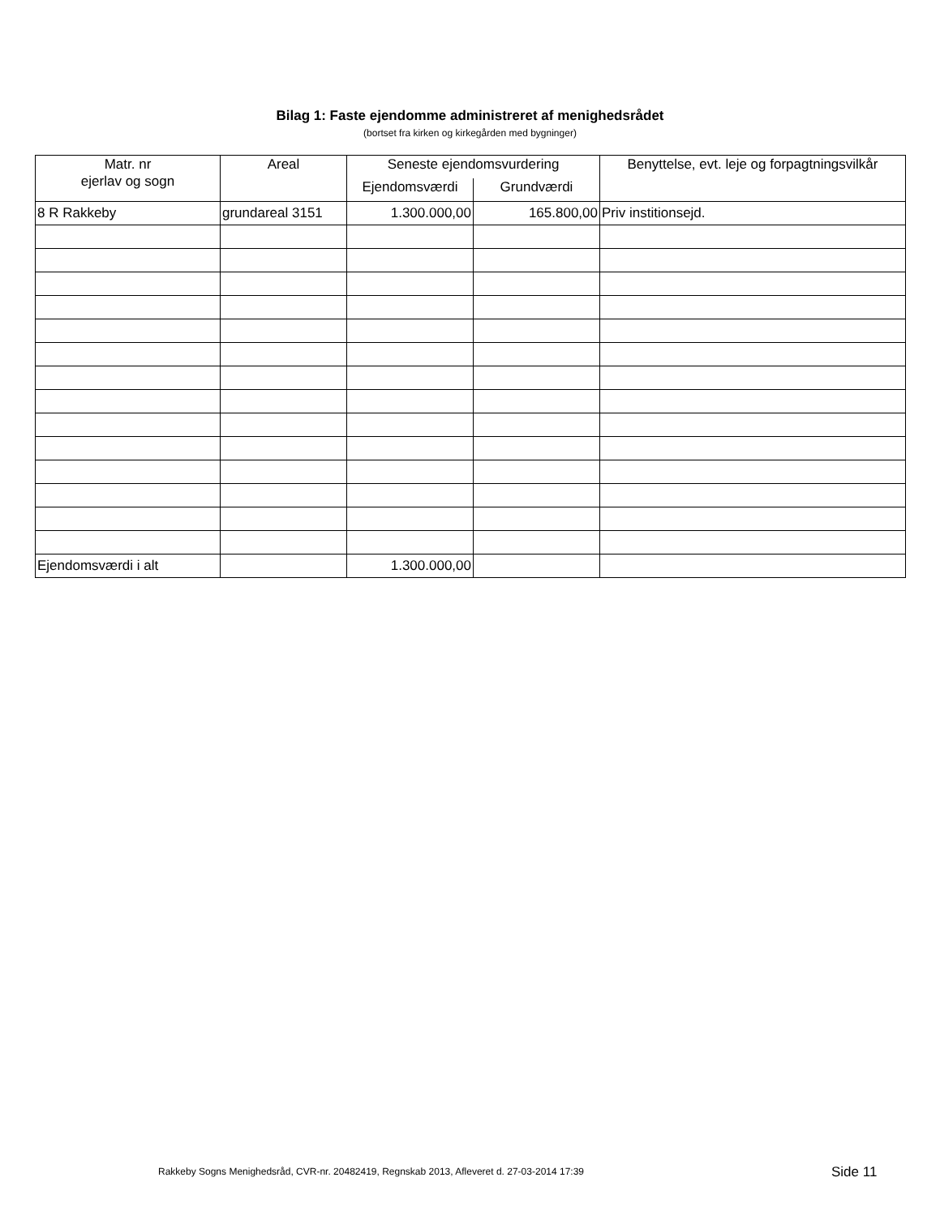Bilag 1: Faste ejendomme administreret af menighedsrådet
(bortset fra kirken og kirkegården med bygninger)
| Matr. nr ejerlav og sogn | Areal | Seneste ejendomsvurdering | | Benyttelse, evt. leje og forpagtningsvilkår |
| --- | --- | --- | --- | --- |
| | | Ejendomsværdi | Grundværdi | |
| 8 R Rakkeby | grundareal 3151 | 1.300.000,00 | 165.800,00 | Priv institionsejd. |
| Ejendomsværdi i alt | | 1.300.000,00 | | |
Rakkeby Sogns Menighedsråd, CVR-nr. 20482419, Regnskab 2013, Afleveret d. 27-03-2014 17:39 Side 11